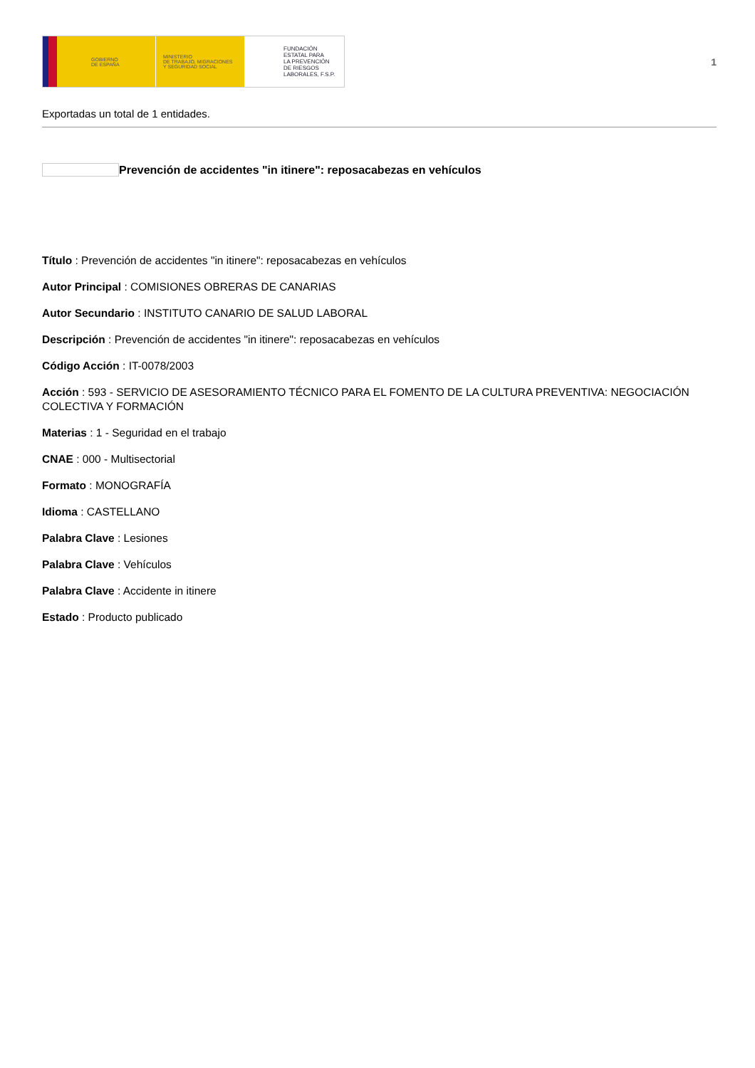GOBIERNO
DE ESPAÑA
MINISTERIO
DE TRABAJO, MIGRACIONES
Y SEGURIDAD SOCIAL
FUNDACIÓN
ESTATAL PARA
LA PREVENCIÓN
DE RIESGOS
LABORALES, F.S.P.
1
Exportadas un total de 1 entidades.
Prevención de accidentes "in itinere": reposacabezas en vehículos
Título : Prevención de accidentes "in itinere": reposacabezas en vehículos
Autor Principal : COMISIONES OBRERAS DE CANARIAS
Autor Secundario : INSTITUTO CANARIO DE SALUD LABORAL
Descripción : Prevención de accidentes "in itinere": reposacabezas en vehículos
Código Acción : IT-0078/2003
Acción : 593 - SERVICIO DE ASESORAMIENTO TÉCNICO PARA EL FOMENTO DE LA CULTURA PREVENTIVA: NEGOCIACIÓN COLECTIVA Y FORMACIÓN
Materias : 1 - Seguridad en el trabajo
CNAE : 000 - Multisectorial
Formato : MONOGRAFÍA
Idioma : CASTELLANO
Palabra Clave : Lesiones
Palabra Clave : Vehículos
Palabra Clave : Accidente in itinere
Estado : Producto publicado